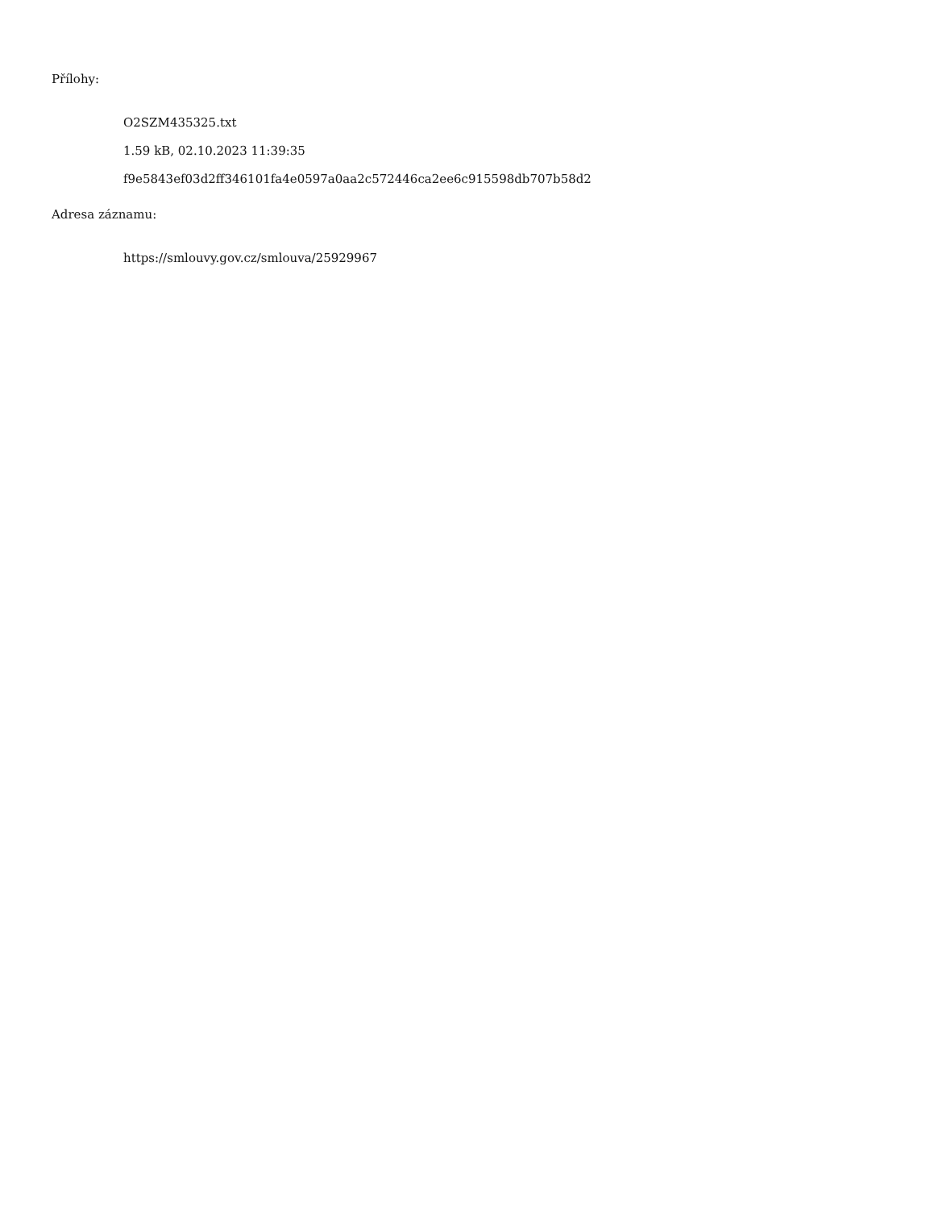Přílohy:
O2SZM435325.txt
1.59 kB, 02.10.2023 11:39:35
f9e5843ef03d2ff346101fa4e0597a0aa2c572446ca2ee6c915598db707b58d2
Adresa záznamu:
https://smlouvy.gov.cz/smlouva/25929967